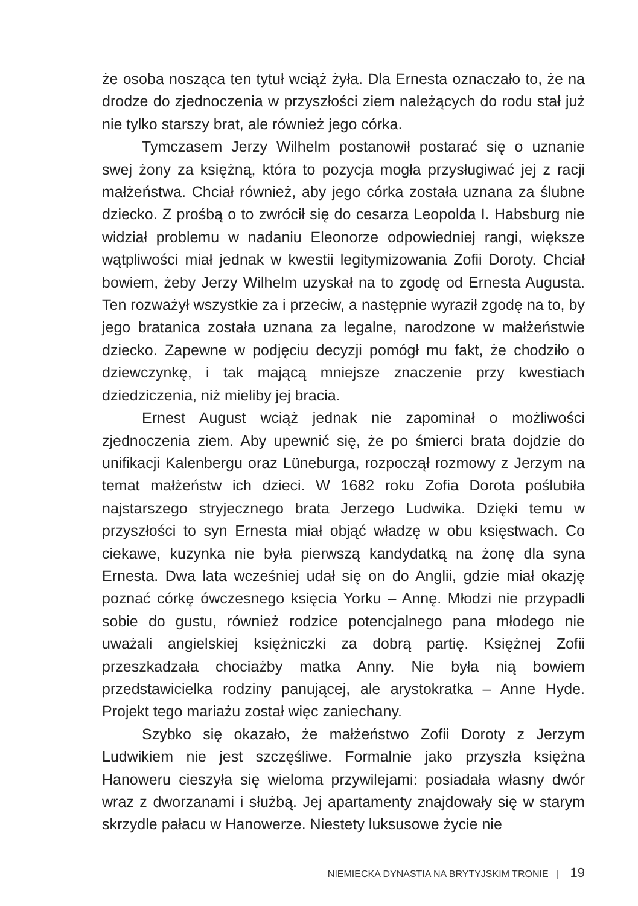że osoba nosząca ten tytuł wciąż żyła. Dla Ernesta oznaczało to, że na drodze do zjednoczenia w przyszłości ziem należących do rodu stał już nie tylko starszy brat, ale również jego córka.
Tymczasem Jerzy Wilhelm postanowił postarać się o uznanie swej żony za księżną, która to pozycja mogła przysługiwać jej z racji małżeństwa. Chciał również, aby jego córka została uznana za ślubne dziecko. Z prośbą o to zwrócił się do cesarza Leopolda I. Habsburg nie widział problemu w nadaniu Eleonorze odpowiedniej rangi, większe wątpliwości miał jednak w kwestii legitymizowania Zofii Doroty. Chciał bowiem, żeby Jerzy Wilhelm uzyskał na to zgodę od Ernesta Augusta. Ten rozważył wszystkie za i przeciw, a następnie wyraził zgodę na to, by jego bratanica została uznana za legalne, narodzone w małżeństwie dziecko. Zapewne w podjęciu decyzji pomógł mu fakt, że chodziło o dziewczynkę, i tak mającą mniejsze znaczenie przy kwestiach dziedziczenia, niż mieliby jej bracia.
Ernest August wciąż jednak nie zapominał o możliwości zjednoczenia ziem. Aby upewnić się, że po śmierci brata dojdzie do unifikacji Kalenbergu oraz Lüneburga, rozpoczął rozmowy z Jerzym na temat małżeństw ich dzieci. W 1682 roku Zofia Dorota poślubiła najstarszego stryjecznego brata Jerzego Ludwika. Dzięki temu w przyszłości to syn Ernesta miał objąć władzę w obu księstwach. Co ciekawe, kuzynka nie była pierwszą kandydatką na żonę dla syna Ernesta. Dwa lata wcześniej udał się on do Anglii, gdzie miał okazję poznać córkę ówczesnego księcia Yorku – Annę. Młodzi nie przypadli sobie do gustu, również rodzice potencjalnego pana młodego nie uważali angielskiej księżniczki za dobrą partię. Księżnej Zofii przeszkadzała chociażby matka Anny. Nie była nią bowiem przedstawicielka rodziny panującej, ale arystokratka – Anne Hyde. Projekt tego mariażu został więc zaniechany.
Szybko się okazało, że małżeństwo Zofii Doroty z Jerzym Ludwikiem nie jest szczęśliwe. Formalnie jako przyszła księżna Hanoweru cieszyła się wieloma przywilejami: posiadała własny dwór wraz z dworzanami i służbą. Jej apartamenty znajdowały się w starym skrzydle pałacu w Hanowerze. Niestety luksusowe życie nie
NIEMIECKA DYNASTIA NA BRYTYJSKIM TRONIE | 19